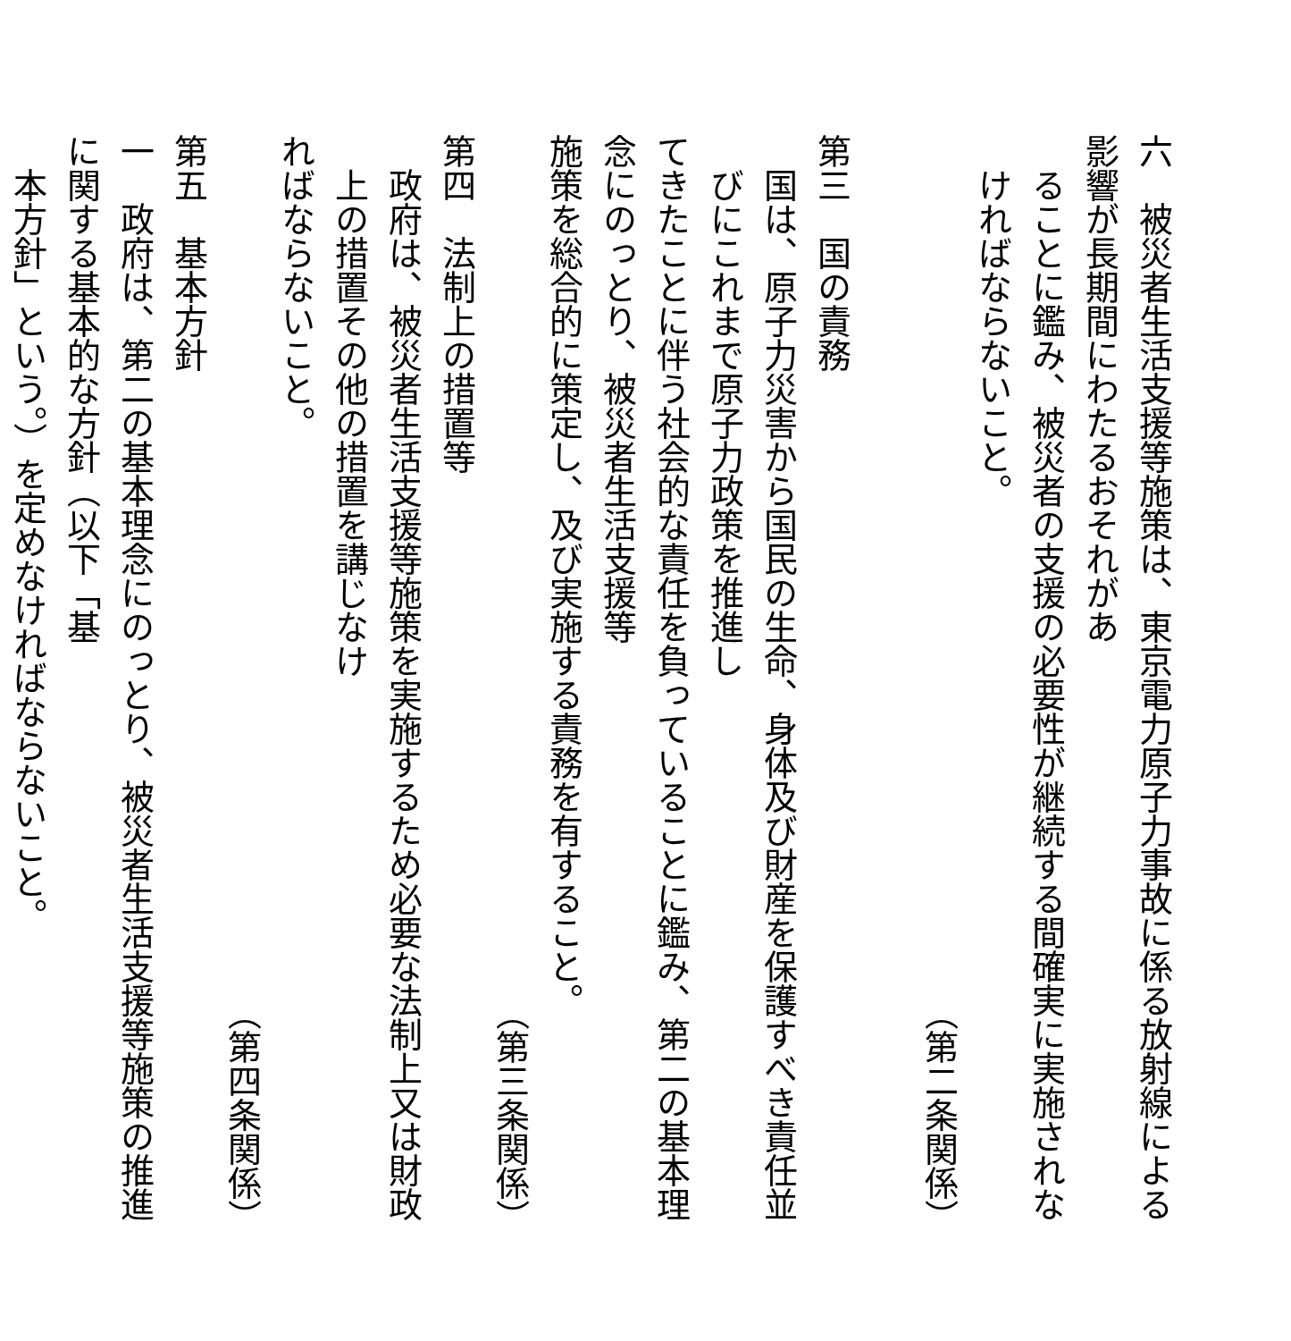六　被災者生活支援等施策は、東京電力原子力事故に係る放射線による影響が長期間にわたるおそれがあ
ることに鑑み、被災者の支援の必要性が継続する間確実に実施されなければならないこと。
（第二条関係）
​
第三　国の責務
国は、原子力災害から国民の生命、身体及び財産を保護すべき責任並びにこれまで原子力政策を推進し
てきたことに伴う社会的な責任を負っていることに鑑み、第二の基本理念にのっとり、被災者生活支援等
施策を総合的に策定し、及び実施する責務を有すること。
（第三条関係）
第四　法制上の措置等
政府は、被災者生活支援等施策を実施するため必要な法制上又は財政上の措置その他の措置を講じなけ
ればならないこと。
（第四条関係）
第五　基本方針
一　政府は、第二の基本理念にのっとり、被災者生活支援等施策の推進に関する基本的な方針（以下「基
本方針」という。）を定めなければならないこと。